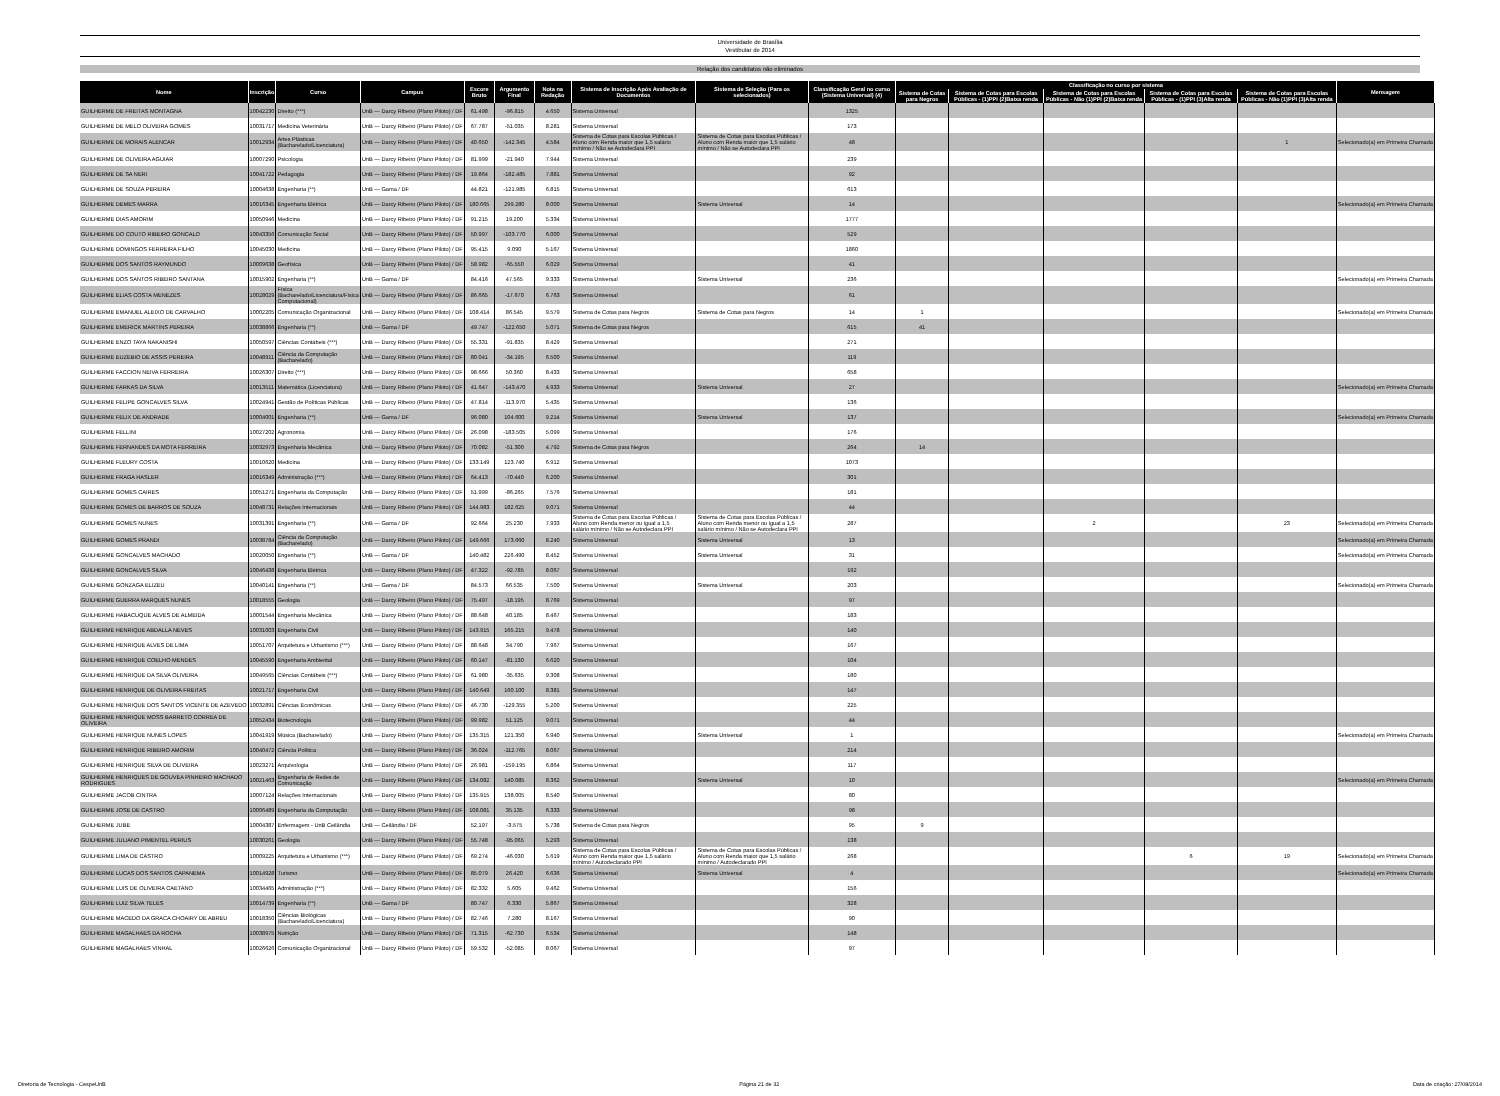Universidade de Brasília
Vestibular de 2014
Relação dos candidatos não eliminados
| Nome | Inscrição | Curso | Campus | Escore Bruto | Argumento Final | Nota na Redação | Sistema de Inscrição Após Avaliação de Documentos | Sistema de Seleção (Para os selecionados) | Classificação Geral no curso (Sistema Universal) (4) | Classificação no curso por sistema | | | | | Mensagem |
| --- | --- | --- | --- | --- | --- | --- | --- | --- | --- | --- | --- | --- | --- | --- | --- |
| | | | | | | | | | | Sistema de Cotas para Negros | Sistema de Cotas para Escolas Públicas - (1)PPI (2)Baixa renda | Sistema de Cotas para Escolas Públicas - Não (1)PPI (2)Baixa renda | Sistema de Cotas para Escolas Públicas - (1)PPI (3)Alta renda | Sistema de Cotas para Escolas Públicas - Não (1)PPI (3)Alta renda | |
| GUILHERME DE FREITAS MONTAGNA | 10042230 | Direito (***) | UnB — Darcy Ribeiro (Plano Piloto) / DF | 61.498 | -96.815 | 4.650 | Sistema Universal | | 1325 | | | | | | |
| GUILHERME DE MELO OLIVEIRA GOMES | 10031717 | Medicina Veterinária | UnB — Darcy Ribeiro (Plano Piloto) / DF | 67.787 | -51.035 | 8.281 | Sistema Universal | | 173 | | | | | | |
| GUILHERME DE MORAIS ALENCAR | 10012934 | Artes Plásticas (Bacharelado/Licenciatura) | UnB — Darcy Ribeiro (Plano Piloto) / DF | 40.650 | -142.345 | 4.584 | Sistema de Cotas para Escolas Públicas / Aluno com Renda maior que 1,5 salário mínimo / Não se Autodeclara PPI | Sistema de Cotas para Escolas Públicas / Aluno com Renda maior que 1,5 salário mínimo / Não se Autodeclara PPI | 48 | | | | | 1 | Selecionado(a) em Primeira Chamada |
| GUILHERME DE OLIVEIRA AGUIAR | 10007290 | Psicologia | UnB — Darcy Ribeiro (Plano Piloto) / DF | 81.999 | -21.940 | 7.944 | Sistema Universal | | 239 | | | | | | |
| GUILHERME DE SA NERI | 10041722 | Pedagogia | UnB — Darcy Ribeiro (Plano Piloto) / DF | 19.864 | -182.485 | 7.881 | Sistema Universal | | 92 | | | | | | |
| GUILHERME DE SOUZA PEREIRA | 10004638 | Engenharia (**) | UnB — Gama / DF | 44.821 | -121.985 | 6.815 | Sistema Universal | | 613 | | | | | | |
| GUILHERME DEMES MARRA | 10016345 | Engenharia Elétrica | UnB — Darcy Ribeiro (Plano Piloto) / DF | 180.665 | 299.280 | 8.000 | Sistema Universal | Sistema Universal | 14 | | | | | | Selecionado(a) em Primeira Chamada |
| GUILHERME DIAS AMORIM | 10050946 | Medicina | UnB — Darcy Ribeiro (Plano Piloto) / DF | 91.215 | 19.200 | 5.334 | Sistema Universal | | 1777 | | | | | | |
| GUILHERME DO COUTO RIBEIRO GONCALO | 10043356 | Comunicação Social | UnB — Darcy Ribeiro (Plano Piloto) / DF | 50.997 | -103.770 | 6.000 | Sistema Universal | | 529 | | | | | | |
| GUILHERME DOMINGOS FERREIRA FILHO | 10045030 | Medicina | UnB — Darcy Ribeiro (Plano Piloto) / DF | 95.415 | 9.090 | 5.167 | Sistema Universal | | 1860 | | | | | | |
| GUILHERME DOS SANTOS RAYMUNDO | 10009638 | Geofísica | UnB — Darcy Ribeiro (Plano Piloto) / DF | 58.982 | -65.550 | 6.029 | Sistema Universal | | 41 | | | | | | |
| GUILHERME DOS SANTOS RIBEIRO SANTANA | 10015902 | Engenharia (**) | UnB — Gama / DF | 84.416 | 47.565 | 9.333 | Sistema Universal | Sistema Universal | 236 | | | | | | Selecionado(a) em Primeira Chamada |
| GUILHERME ELIAS COSTA MENEZES | 10028029 | Física (Bacharelado/Licenciatura/Física Computacional) | UnB — Darcy Ribeiro (Plano Piloto) / DF | 86.665 | -17.670 | 6.763 | Sistema Universal | | 61 | | | | | | |
| GUILHERME EMANUEL ALEIXO DE CARVALHO | 10002205 | Comunicação Organizacional | UnB — Darcy Ribeiro (Plano Piloto) / DF | 108.414 | 86.545 | 9.579 | Sistema de Cotas para Negros | Sistema de Cotas para Negros | 14 | 1 | | | | | Selecionado(a) em Primeira Chamada |
| GUILHERME EMERICK MARTINS PEREIRA | 10038866 | Engenharia (**) | UnB — Gama / DF | 49.747 | -122.650 | 5.071 | Sistema de Cotas para Negros | | 615 | 41 | | | | | |
| GUILHERME ENZO TAYA NAKANISHI | 10050597 | Ciências Contábeis (***) | UnB — Darcy Ribeiro (Plano Piloto) / DF | 55.331 | -91.835 | 8.429 | Sistema Universal | | 271 | | | | | | |
| GUILHERME EUZEBIO DE ASSIS PEREIRA | 10048911 | Ciência da Computação (Bacharelado) | UnB — Darcy Ribeiro (Plano Piloto) / DF | 80.041 | -34.195 | 6.500 | Sistema Universal | | 119 | | | | | | |
| GUILHERME FACCION NEIVA FERREIRA | 10026307 | Direito (***) | UnB — Darcy Ribeiro (Plano Piloto) / DF | 98.666 | 50.360 | 8.433 | Sistema Universal | | 658 | | | | | | |
| GUILHERME FARKAS DA SILVA | 10013511 | Matemática (Licenciatura) | UnB — Darcy Ribeiro (Plano Piloto) / DF | 41.647 | -143.470 | 4.933 | Sistema Universal | Sistema Universal | 27 | | | | | | Selecionado(a) em Primeira Chamada |
| GUILHERME FELIPE GONCALVES SILVA | 10024941 | Gestão de Políticas Públicas | UnB — Darcy Ribeiro (Plano Piloto) / DF | 47.814 | -113.970 | 5.435 | Sistema Universal | | 136 | | | | | | |
| GUILHERME FELIX DE ANDRADE | 10004001 | Engenharia (**) | UnB — Gama / DF | 96.080 | 104.600 | 9.214 | Sistema Universal | Sistema Universal | 137 | | | | | | Selecionado(a) em Primeira Chamada |
| GUILHERME FELLINI | 10027202 | Agronomia | UnB — Darcy Ribeiro (Plano Piloto) / DF | 26.098 | -183.505 | 5.099 | Sistema Universal | | 176 | | | | | | |
| GUILHERME FERNANDES DA MOTA FERREIRA | 10032973 | Engenharia Mecânica | UnB — Darcy Ribeiro (Plano Piloto) / DF | 70.082 | -51.300 | 4.792 | Sistema de Cotas para Negros | | 264 | 14 | | | | | |
| GUILHERME FLEURY COSTA | 10010620 | Medicina | UnB — Darcy Ribeiro (Plano Piloto) / DF | 133.149 | 123.740 | 6.912 | Sistema Universal | | 1073 | | | | | | |
| GUILHERME FRAGA HASLER | 10016349 | Administração (***) | UnB — Darcy Ribeiro (Plano Piloto) / DF | 64.413 | -70.440 | 6.200 | Sistema Universal | | 301 | | | | | | |
| GUILHERME GOMES CAIRES | 10051271 | Engenharia da Computação | UnB — Darcy Ribeiro (Plano Piloto) / DF | 51.999 | -86.265 | 7.576 | Sistema Universal | | 181 | | | | | | |
| GUILHERME GOMES DE BARROS DE SOUZA | 10048731 | Relações Internacionais | UnB — Darcy Ribeiro (Plano Piloto) / DF | 144.983 | 182.625 | 9.071 | Sistema Universal | | 44 | | | | | | |
| GUILHERME GOMES NUNES | 10031391 | Engenharia (**) | UnB — Gama / DF | 92.664 | 25.230 | 7.933 | Sistema de Cotas para Escolas Públicas / Aluno com Renda menor ou igual a 1,5 salário mínimo / Não se Autodeclara PPI | Sistema de Cotas para Escolas Públicas / Aluno com Renda menor ou igual a 1,5 salário mínimo / Não se Autodeclara PPI | 287 | | | 2 | | 23 | Selecionado(a) em Primeira Chamada |
| GUILHERME GOMES PRANDI | 10038784 | Ciência da Computação (Bacharelado) | UnB — Darcy Ribeiro (Plano Piloto) / DF | 149.666 | 173.660 | 8.240 | Sistema Universal | Sistema Universal | 13 | | | | | | Selecionado(a) em Primeira Chamada |
| GUILHERME GONCALVES MACHADO | 10020050 | Engenharia (**) | UnB — Gama / DF | 140.482 | 226.490 | 8.452 | Sistema Universal | Sistema Universal | 31 | | | | | | Selecionado(a) em Primeira Chamada |
| GUILHERME GONCALVES SILVA | 10046438 | Engenharia Elétrica | UnB — Darcy Ribeiro (Plano Piloto) / DF | 47.322 | -92.785 | 8.067 | Sistema Universal | | 192 | | | | | | |
| GUILHERME GONZAGA ELIZEU | 10040141 | Engenharia (**) | UnB — Gama / DF | 84.573 | 66.535 | 7.500 | Sistema Universal | Sistema Universal | 203 | | | | | | Selecionado(a) em Primeira Chamada |
| GUILHERME GUERRA MARQUES NUNES | 10018555 | Geologia | UnB — Darcy Ribeiro (Plano Piloto) / DF | 75.497 | -18.195 | 8.769 | Sistema Universal | | 97 | | | | | | |
| GUILHERME HABACUQUE ALVES DE ALMEIDA | 10001544 | Engenharia Mecânica | UnB — Darcy Ribeiro (Plano Piloto) / DF | 88.648 | 40.185 | 8.467 | Sistema Universal | | 183 | | | | | | |
| GUILHERME HENRIQUE ABDALLA NEVES | 10031003 | Engenharia Civil | UnB — Darcy Ribeiro (Plano Piloto) / DF | 143.915 | 165.215 | 9.478 | Sistema Universal | | 140 | | | | | | |
| GUILHERME HENRIQUE ALVES DE LIMA | 10051707 | Arquitetura e Urbanismo (***) | UnB — Darcy Ribeiro (Plano Piloto) / DF | 88.648 | 34.790 | 7.967 | Sistema Universal | | 167 | | | | | | |
| GUILHERME HENRIQUE COELHO MENDES | 10045590 | Engenharia Ambiental | UnB — Darcy Ribeiro (Plano Piloto) / DF | 60.147 | -81.130 | 6.620 | Sistema Universal | | 104 | | | | | | |
| GUILHERME HENRIQUE DA SILVA OLIVEIRA | 10049565 | Ciências Contábeis (***) | UnB — Darcy Ribeiro (Plano Piloto) / DF | 61.980 | -35.635 | 9.308 | Sistema Universal | | 180 | | | | | | |
| GUILHERME HENRIQUE DE OLIVEIRA FREITAS | 10021717 | Engenharia Civil | UnB — Darcy Ribeiro (Plano Piloto) / DF | 140.649 | 160.100 | 8.381 | Sistema Universal | | 147 | | | | | | |
| GUILHERME HENRIQUE DOS SANTOS VICENTE DE AZEVEDO | 10032891 | Ciências Econômicas | UnB — Darcy Ribeiro (Plano Piloto) / DF | 46.730 | -129.355 | 5.200 | Sistema Universal | | 225 | | | | | | |
| GUILHERME HENRIQUE MOSS BARRETO CORREA DE OLIVEIRA | 10052434 | Biotecnologia | UnB — Darcy Ribeiro (Plano Piloto) / DF | 99.982 | 51.125 | 9.071 | Sistema Universal | | 44 | | | | | | |
| GUILHERME HENRIQUE NUNES LOPES | 10041919 | Música (Bacharelado) | UnB — Darcy Ribeiro (Plano Piloto) / DF | 135.315 | 121.350 | 6.940 | Sistema Universal | Sistema Universal | 1 | | | | | | Selecionado(a) em Primeira Chamada |
| GUILHERME HENRIQUE RIBEIRO AMORIM | 10040472 | Ciência Política | UnB — Darcy Ribeiro (Plano Piloto) / DF | 36.024 | -112.765 | 8.067 | Sistema Universal | | 214 | | | | | | |
| GUILHERME HENRIQUE SILVA DE OLIVEIRA | 10023271 | Arquivologia | UnB — Darcy Ribeiro (Plano Piloto) / DF | 26.981 | -159.195 | 6.864 | Sistema Universal | | 117 | | | | | | |
| GUILHERME HENRIQUES DE GOUVEA PINHEIRO MACHADO RODRIGUES | 10021463 | Engenharia de Redes de Comunicação | UnB — Darcy Ribeiro (Plano Piloto) / DF | 134.082 | 140.085 | 8.362 | Sistema Universal | Sistema Universal | 10 | | | | | | Selecionado(a) em Primeira Chamada |
| GUILHERME JACOB CINTRA | 10007124 | Relações Internacionais | UnB — Darcy Ribeiro (Plano Piloto) / DF | 135.915 | 138.005 | 8.540 | Sistema Universal | | 80 | | | | | | |
| GUILHERME JOSE DE CASTRO | 10006489 | Engenharia da Computação | UnB — Darcy Ribeiro (Plano Piloto) / DF | 108.081 | 35.135 | 6.333 | Sistema Universal | | 98 | | | | | | |
| GUILHERME JUBE | 10004387 | Enfermagem - UnB Ceilândia | UnB — Ceilândia / DF | 52.197 | -3.575 | 5.738 | Sistema de Cotas para Negros | | 95 | 9 | | | | | |
| GUILHERME JULIANO PIMENTEL PERIUS | 10030261 | Geologia | UnB — Darcy Ribeiro (Plano Piloto) / DF | 55.748 | -95.065 | 5.293 | Sistema Universal | | 138 | | | | | | |
| GUILHERME LIMA DE CASTRO | 10009225 | Arquitetura e Urbanismo (***) | UnB — Darcy Ribeiro (Plano Piloto) / DF | 69.274 | -46.030 | 5.619 | Sistema de Cotas para Escolas Públicas / Aluno com Renda maior que 1,5 salário mínimo / Autodeclarado PPI | Sistema de Cotas para Escolas Públicas / Aluno com Renda maior que 1,5 salário mínimo / Autodeclarado PPI | 268 | | | | 6 | 19 | Selecionado(a) em Primeira Chamada |
| GUILHERME LUCAS DOS SANTOS CAPANEMA | 10014928 | Turismo | UnB — Darcy Ribeiro (Plano Piloto) / DF | 85.079 | 26.420 | 6.636 | Sistema Universal | Sistema Universal | 4 | | | | | | Selecionado(a) em Primeira Chamada |
| GUILHERME LUIS DE OLIVEIRA CAETANO | 10034465 | Administração (***) | UnB — Darcy Ribeiro (Plano Piloto) / DF | 82.332 | 5.605 | 9.462 | Sistema Universal | | 156 | | | | | | |
| GUILHERME LUIZ SILVA TELES | 10014739 | Engenharia (**) | UnB — Gama / DF | 80.747 | 6.330 | 5.867 | Sistema Universal | | 328 | | | | | | |
| GUILHERME MACEDO DA GRACA CHOAIRY DE ABREU | 10018350 | Ciências Biológicas (Bacharelado/Licenciatura) | UnB — Darcy Ribeiro (Plano Piloto) / DF | 82.746 | 7.280 | 8.167 | Sistema Universal | | 90 | | | | | | |
| GUILHERME MAGALHAES DA ROCHA | 10038975 | Nutrição | UnB — Darcy Ribeiro (Plano Piloto) / DF | 71.315 | -62.730 | 6.534 | Sistema Universal | | 148 | | | | | | |
| GUILHERME MAGALHAES VINHAL | 10026626 | Comunicação Organizacional | UnB — Darcy Ribeiro (Plano Piloto) / DF | 59.532 | -52.085 | 8.067 | Sistema Universal | | 97 | | | | | | |
Diretoria de Tecnologia - CespeUnB Página 21 de 32 Data de criação: 27/08/2014